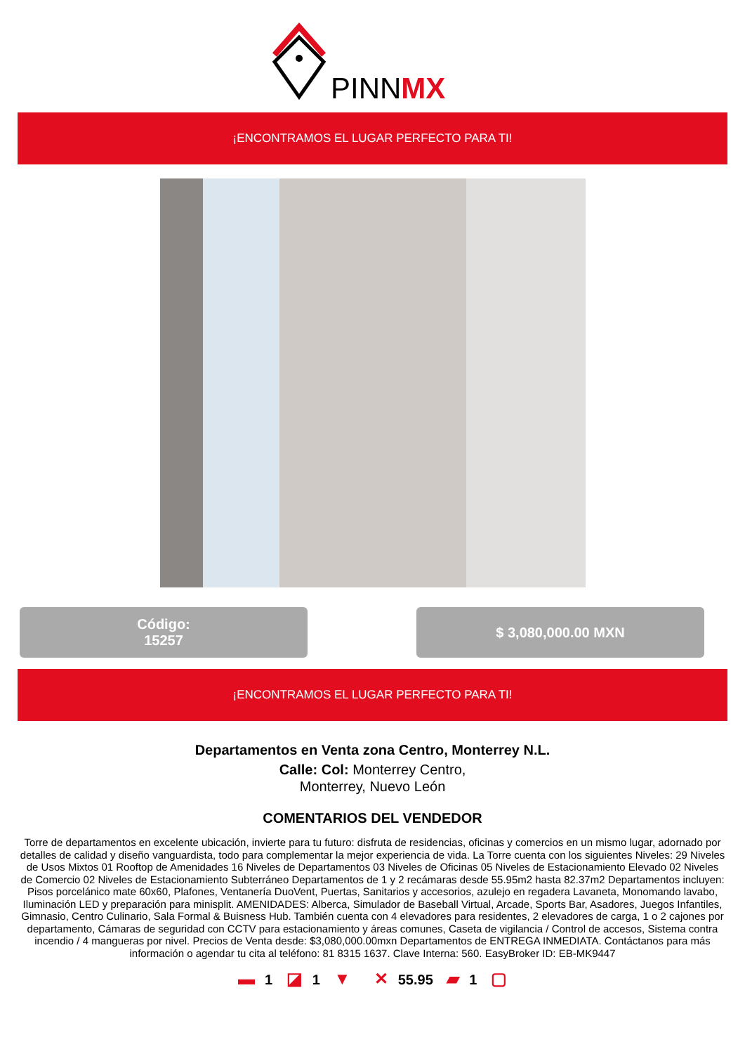PINNMX
¡ENCONTRAMOS EL LUGAR PERFECTO PARA TI!
Código:
15257
$ 3,080,000.00 MXN
¡ENCONTRAMOS EL LUGAR PERFECTO PARA TI!
Departamentos en Venta zona Centro, Monterrey N.L.
Calle: Col: Monterrey Centro,
Monterrey, Nuevo León
COMENTARIOS DEL VENDEDOR
Torre de departamentos en excelente ubicación, invierte para tu futuro: disfruta de residencias, oficinas y comercios en un mismo lugar, adornado por detalles de calidad y diseño vanguardista, todo para complementar la mejor experiencia de vida. La Torre cuenta con los siguientes Niveles: 29 Niveles de Usos Mixtos 01 Rooftop de Amenidades 16 Niveles de Departamentos 03 Niveles de Oficinas 05 Niveles de Estacionamiento Elevado 02 Niveles de Comercio 02 Niveles de Estacionamiento Subterráneo Departamentos de 1 y 2 recámaras desde 55.95m2 hasta 82.37m2 Departamentos incluyen: Pisos porcelánico mate 60x60, Plafones, Ventanería DuoVent, Puertas, Sanitarios y accesorios, azulejo en regadera Lavaneta, Monomando lavabo, Iluminación LED y preparación para minisplit. AMENIDADES: Alberca, Simulador de Baseball Virtual, Arcade, Sports Bar, Asadores, Juegos Infantiles, Gimnasio, Centro Culinario, Sala Formal & Buisness Hub. También cuenta con 4 elevadores para residentes, 2 elevadores de carga, 1 o 2 cajones por departamento, Cámaras de seguridad con CCTV para estacionamiento y áreas comunes, Caseta de vigilancia / Control de accesos, Sistema contra incendio / 4 mangueras por nivel. Precios de Venta desde: $3,080,000.00mxn Departamentos de ENTREGA INMEDIATA. Contáctanos para más información o agendar tu cita al teléfono: 81 8315 1637. Clave Interna: 560. EasyBroker ID: EB-MK9447
▬ 1 ◪ 1 ▼ ✕ 55.95 ▰ 1 ▢